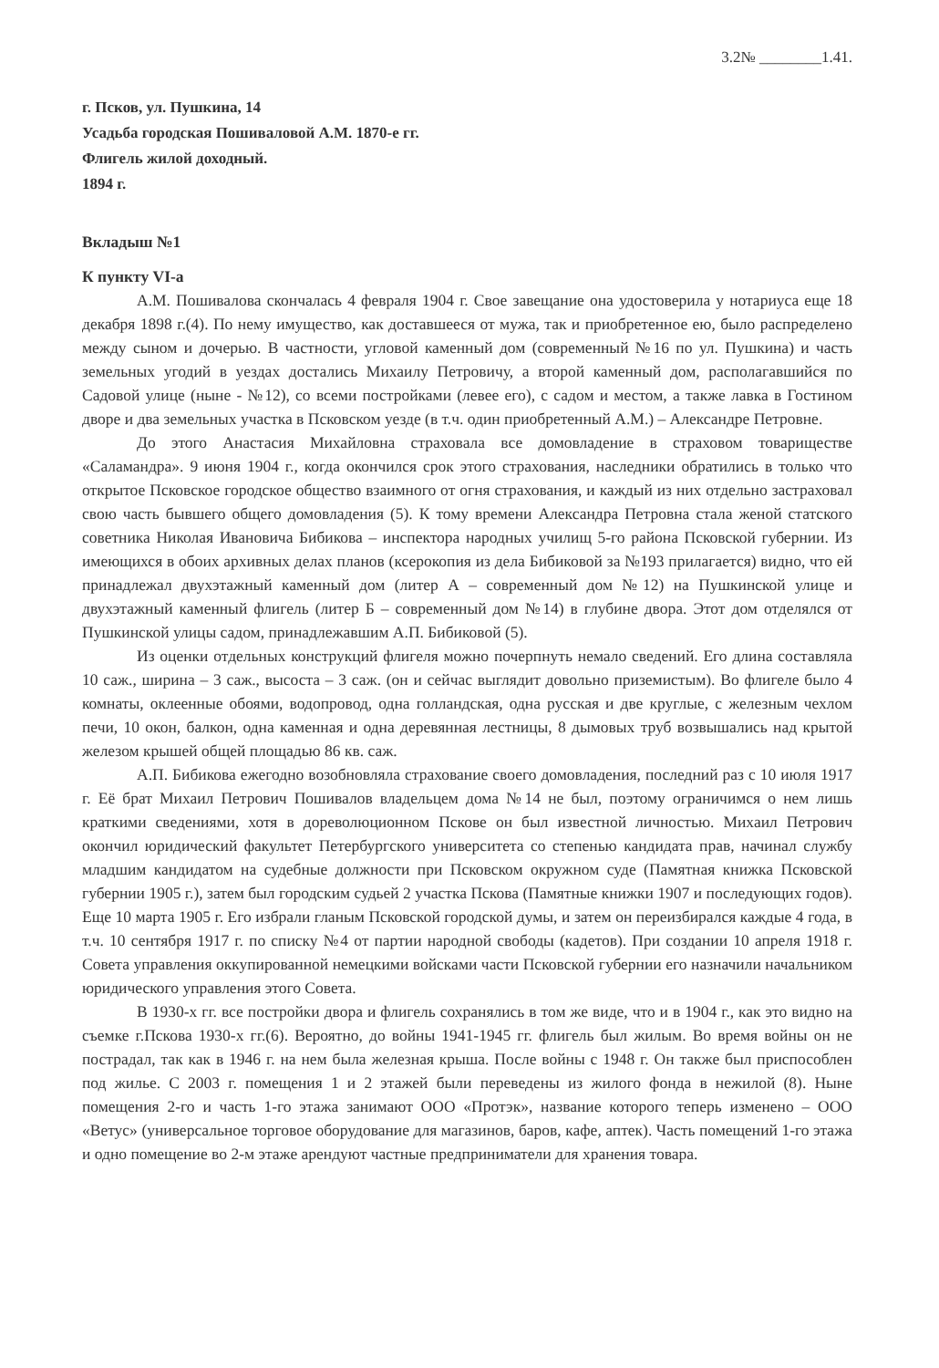3.2№ ________1.41.
г. Псков, ул. Пушкина, 14
Усадьба городская Пошиваловой А.М. 1870-е гг.
Флигель жилой доходный.
1894 г.
Вкладыш №1
К пункту VI-а
А.М. Пошивалова скончалась 4 февраля 1904 г. Свое завещание она удостоверила у нотариуса еще 18 декабря 1898 г.(4). По нему имущество, как доставшееся от мужа, так и приобретенное ею, было распределено между сыном и дочерью. В частности, угловой каменный дом (современный №16 по ул. Пушкина) и часть земельных угодий в уездах достались Михаилу Петровичу, а второй каменный дом, располагавшийся по Садовой улице (ныне - №12), со всеми постройками (левее его), с садом и местом, а также лавка в Гостином дворе и два земельных участка в Псковском уезде (в т.ч. один приобретенный А.М.) – Александре Петровне.
До этого Анастасия Михайловна страховала все домовладение в страховом товариществе «Саламандра». 9 июня 1904 г., когда окончился срок этого страхования, наследники обратились в только что открытое Псковское городское общество взаимного от огня страхования, и каждый из них отдельно застраховал свою часть бывшего общего домовладения (5). К тому времени Александра Петровна стала женой статского советника Николая Ивановича Бибикова – инспектора народных училищ 5-го района Псковской губернии. Из имеющихся в обоих архивных делах планов (ксерокопия из дела Бибиковой за №193 прилагается) видно, что ей принадлежал двухэтажный каменный дом (литер А – современный дом №12) на Пушкинской улице и двухэтажный каменный флигель (литер Б – современный дом №14) в глубине двора. Этот дом отделялся от Пушкинской улицы садом, принадлежавшим А.П. Бибиковой (5).
Из оценки отдельных конструкций флигеля можно почерпнуть немало сведений. Его длина составляла 10 саж., ширина – 3 саж., высоста – 3 саж. (он и сейчас выглядит довольно приземистым). Во флигеле было 4 комнаты, оклеенные обоями, водопровод, одна голландская, одна русская и две круглые, с железным чехлом печи, 10 окон, балкон, одна каменная и одна деревянная лестницы, 8 дымовых труб возвышались над крытой железом крышей общей площадью 86 кв. саж.
А.П. Бибикова ежегодно возобновляла страхование своего домовладения, последний раз с 10 июля 1917 г. Её брат Михаил Петрович Пошивалов владельцем дома №14 не был, поэтому ограничимся о нем лишь краткими сведениями, хотя в дореволюционном Пскове он был известной личностью. Михаил Петрович окончил юридический факультет Петербургского университета со степенью кандидата прав, начинал службу младшим кандидатом на судебные должности при Псковском окружном суде (Памятная книжка Псковской губернии 1905 г.), затем был городским судьей 2 участка Пскова (Памятные книжки 1907 и последующих годов). Еще 10 марта 1905 г. Его избрали гланым Псковской городской думы, и затем он переизбирался каждые 4 года, в т.ч. 10 сентября 1917 г. по списку №4 от партии народной свободы (кадетов). При создании 10 апреля 1918 г. Совета управления оккупированной немецкими войсками части Псковской губернии его назначили начальником юридического управления этого Совета.
В 1930-х гг. все постройки двора и флигель сохранялись в том же виде, что и в 1904 г., как это видно на съемке г.Пскова 1930-х гг.(6). Вероятно, до войны 1941-1945 гг. флигель был жилым. Во время войны он не пострадал, так как в 1946 г. на нем была железная крыша. После войны с 1948 г. Он также был приспособлен под жилье. С 2003 г. помещения 1 и 2 этажей были переведены из жилого фонда в нежилой (8). Ныне помещения 2-го и часть 1-го этажа занимают ООО «Протэк», название которого теперь изменено – ООО «Ветус» (универсальное торговое оборудование для магазинов, баров, кафе, аптек). Часть помещений 1-го этажа и одно помещение во 2-м этаже арендуют частные предприниматели для хранения товара.